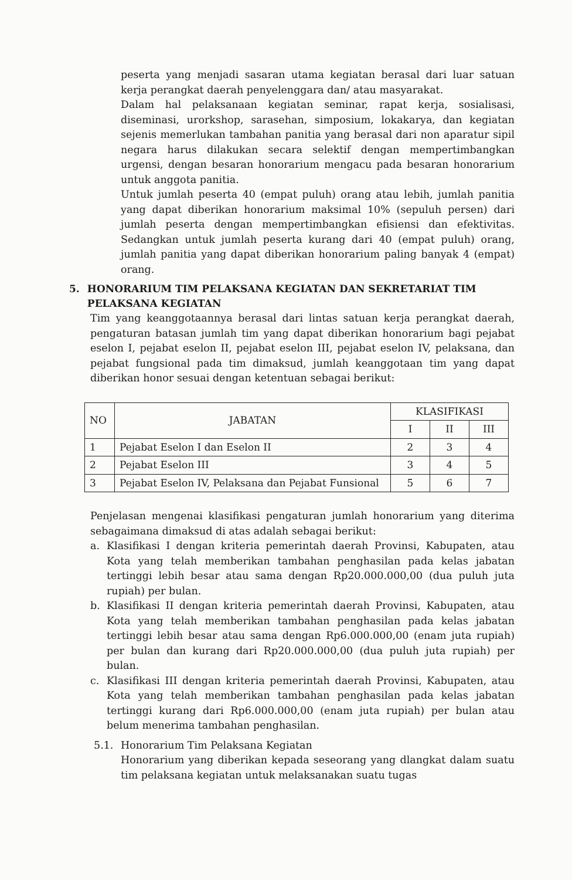peserta yang menjadi sasaran utama kegiatan berasal dari luar satuan kerja perangkat daerah penyelenggara dan/ atau masyarakat.
Dalam hal pelaksanaan kegiatan seminar, rapat kerja, sosialisasi, diseminasi, urorkshop, sarasehan, simposium, lokakarya, dan kegiatan sejenis memerlukan tambahan panitia yang berasal dari non aparatur sipil negara harus dilakukan secara selektif dengan mempertimbangkan urgensi, dengan besaran honorarium mengacu pada besaran honorarium untuk anggota panitia.
Untuk jumlah peserta 40 (empat puluh) orang atau lebih, jumlah panitia yang dapat diberikan honorarium maksimal 10% (sepuluh persen) dari jumlah peserta dengan mempertimbangkan efisiensi dan efektivitas. Sedangkan untuk jumlah peserta kurang dari 40 (empat puluh) orang, jumlah panitia yang dapat diberikan honorarium paling banyak 4 (empat) orang.
5. HONORARIUM TIM PELAKSANA KEGIATAN DAN SEKRETARIAT TIM PELAKSANA KEGIATAN
Tim yang keanggotaannya berasal dari lintas satuan kerja perangkat daerah, pengaturan batasan jumlah tim yang dapat diberikan honorarium bagi pejabat eselon I, pejabat eselon II, pejabat eselon III, pejabat eselon IV, pelaksana, dan pejabat fungsional pada tim dimaksud, jumlah keanggotaan tim yang dapat diberikan honor sesuai dengan ketentuan sebagai berikut:
| NO | JABATAN | KLASIFIKASI | | |
| --- | --- | --- | --- | --- |
| | | I | II | III |
| 1 | Pejabat Eselon I dan Eselon II | 2 | 3 | 4 |
| 2 | Pejabat Eselon III | 3 | 4 | 5 |
| 3 | Pejabat Eselon IV, Pelaksana dan Pejabat Funsional | 5 | 6 | 7 |
Penjelasan mengenai klasifikasi pengaturan jumlah honorarium yang diterima sebagaimana dimaksud di atas adalah sebagai berikut:
a. Klasifikasi I dengan kriteria pemerintah daerah Provinsi, Kabupaten, atau Kota yang telah memberikan tambahan penghasilan pada kelas jabatan tertinggi lebih besar atau sama dengan Rp20.000.000,00 (dua puluh juta rupiah) per bulan.
b. Klasifikasi II dengan kriteria pemerintah daerah Provinsi, Kabupaten, atau Kota yang telah memberikan tambahan penghasilan pada kelas jabatan tertinggi lebih besar atau sama dengan Rp6.000.000,00 (enam juta rupiah) per bulan dan kurang dari Rp20.000.000,00 (dua puluh juta rupiah) per bulan.
c. Klasifikasi III dengan kriteria pemerintah daerah Provinsi, Kabupaten, atau Kota yang telah memberikan tambahan penghasilan pada kelas jabatan tertinggi kurang dari Rp6.000.000,00 (enam juta rupiah) per bulan atau belum menerima tambahan penghasilan.
5.1. Honorarium Tim Pelaksana Kegiatan
Honorarium yang diberikan kepada seseorang yang dlangkat dalam suatu tim pelaksana kegiatan untuk melaksanakan suatu tugas